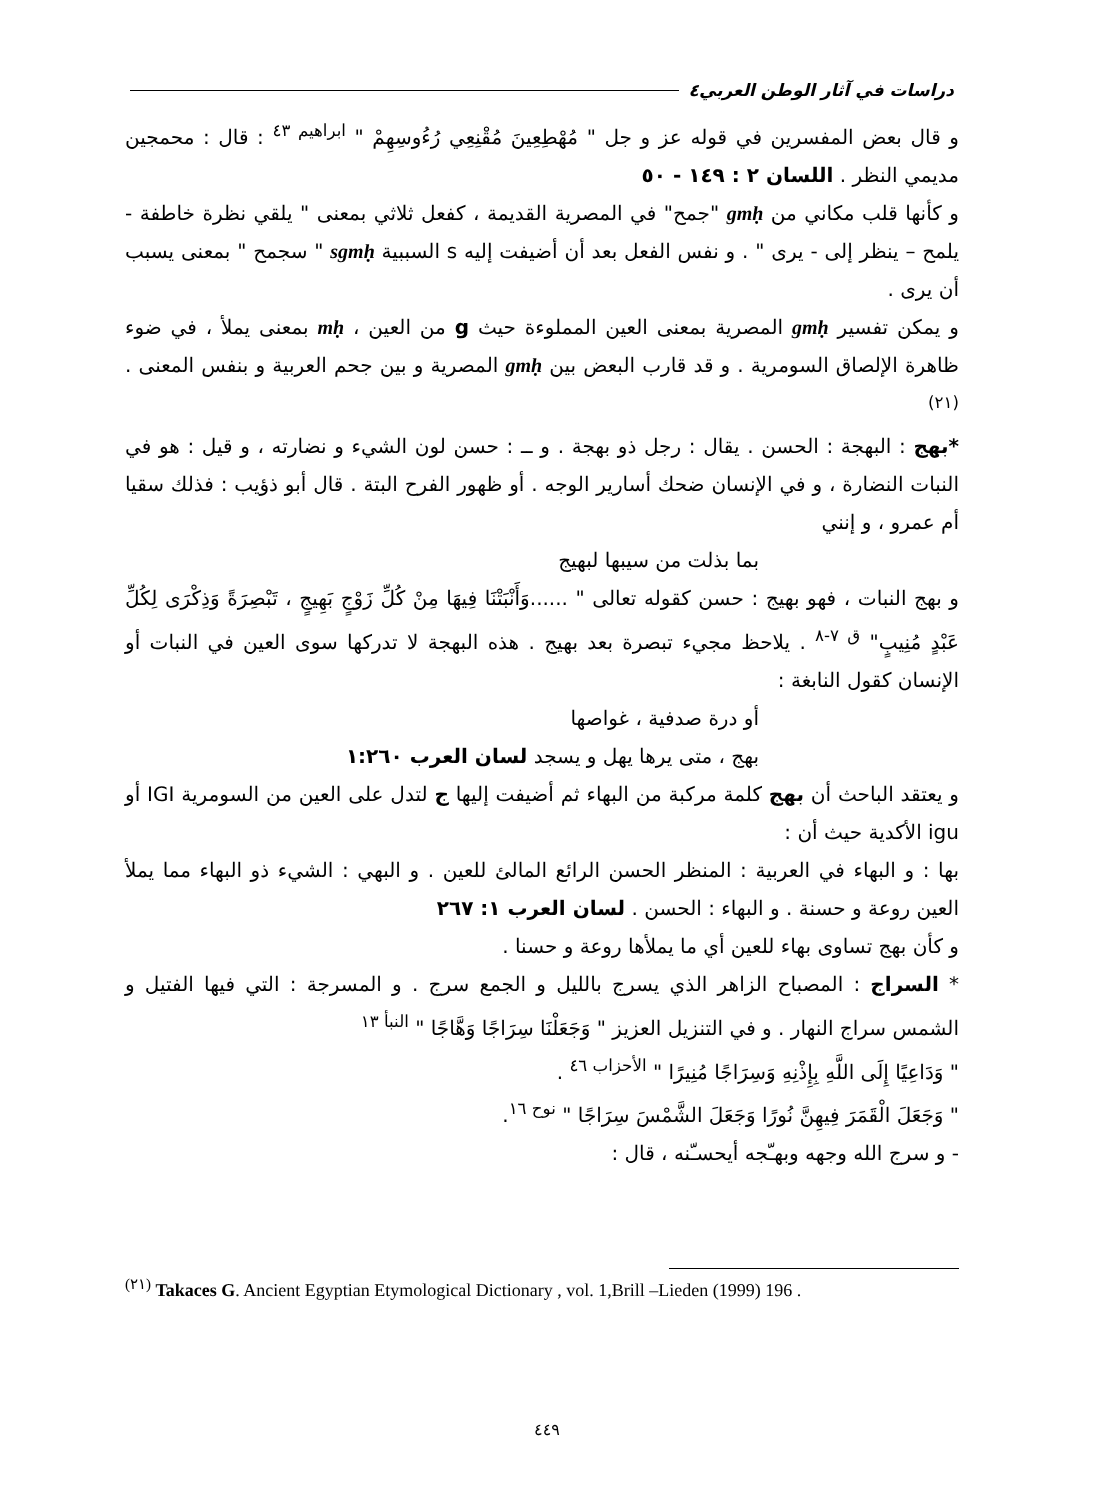دراسات في آثار الوطن العربي٤
و قال بعض المفسرين في قوله عز و جل " مُهْطِعِينَ مُقْنِعِي رُءُوسِهِمْ " <sup>ابراهيم ٤٣</sup> : قال : محمجين مديمي النظر . اللسان ٢ : ١٤٩ - ٥٠
و كأنها قلب مكاني من gmḥ "جمح" في المصرية القديمة ، كفعل ثلاثي بمعنى " يلقي نظرة خاطفة - يلمح – ينظر إلى - يرى " . و نفس الفعل بعد أن أضيفت إليه s السببية sgmḥ " سجمح " بمعنى يسبب أن يرى .
و يمكن تفسير gmḥ المصرية بمعنى العين المملوءة حيث g من العين ، mḥ بمعنى يملأ ، في ضوء ظاهرة الإلصاق السومرية . و قد قارب البعض بين gmḥ المصرية و بين جحم العربية و بنفس المعنى . <sup>(٢١)</sup>
*بهج : البهجة : الحسن . يقال : رجل ذو بهجة . و ــ : حسن لون الشيء و نضارته ، و قيل : هو في النبات النضارة ، و في الإنسان ضحك أسارير الوجه . أو ظهور الفرح البتة . قال أبو ذؤيب : فذلك سقيا أم عمرو ، و إنني
بما بذلت من سيبها لبهيج
و بهج النبات ، فهو بهيج : حسن كقوله تعالى " ......وَأَنْبَتْنَا فِيهَا مِنْ كُلِّ زَوْجٍ بَهِيجٍ ، تَبْصِرَةً وَذِكْرَى لِكُلِّ عَبْدٍ مُنِيبٍ" <sup>ق ٧-٨</sup> . يلاحظ مجيء تبصرة بعد بهيج . هذه البهجة لا تدركها سوى العين في النبات أو الإنسان كقول النابغة :
أو درة صدفية ، غواصها
بهج ، متى يرها يهل و يسجد لسان العرب ١:٢٦٠
و يعتقد الباحث أن بهج كلمة مركبة من البهاء ثم أضيفت إليها ج لتدل على العين من السومرية IGI أو igu الأكدية حيث أن :
بها : و البهاء في العربية : المنظر الحسن الرائع المالئ للعين . و البهي : الشيء ذو البهاء مما يملأ العين روعة و حسنة . و البهاء : الحسن . لسان العرب ١: ٢٦٧
و كأن بهج تساوى بهاء للعين أي ما يملأها روعة و حسنا .
* السراج : المصباح الزاهر الذي يسرج بالليل و الجمع سرج . و المسرجة : التي فيها الفتيل و الشمس سراج النهار . و في التنزيل العزيز " وَجَعَلْنَا سِرَاجًا وَهَّاجًا " <sup>النبأ ١٣</sup>
" وَدَاعِيًا إِلَى اللَّهِ بِإِذْنِهِ وَسِرَاجًا مُنِيرًا " <sup>الأحزاب ٤٦</sup> .
" وَجَعَلَ الْقَمَرَ فِيهِنَّ نُورًا وَجَعَلَ الشَّمْسَ سِرَاجًا " <sup>نوح ١٦</sup>.
- و سرج الله وجهه وبهـّجه أيحسـّنه ، قال :
<sup>(٢١)</sup> Takaces G. Ancient Egyptian Etymological Dictionary , vol. 1,Brill –Lieden (1999) 196 .
٤٤٩